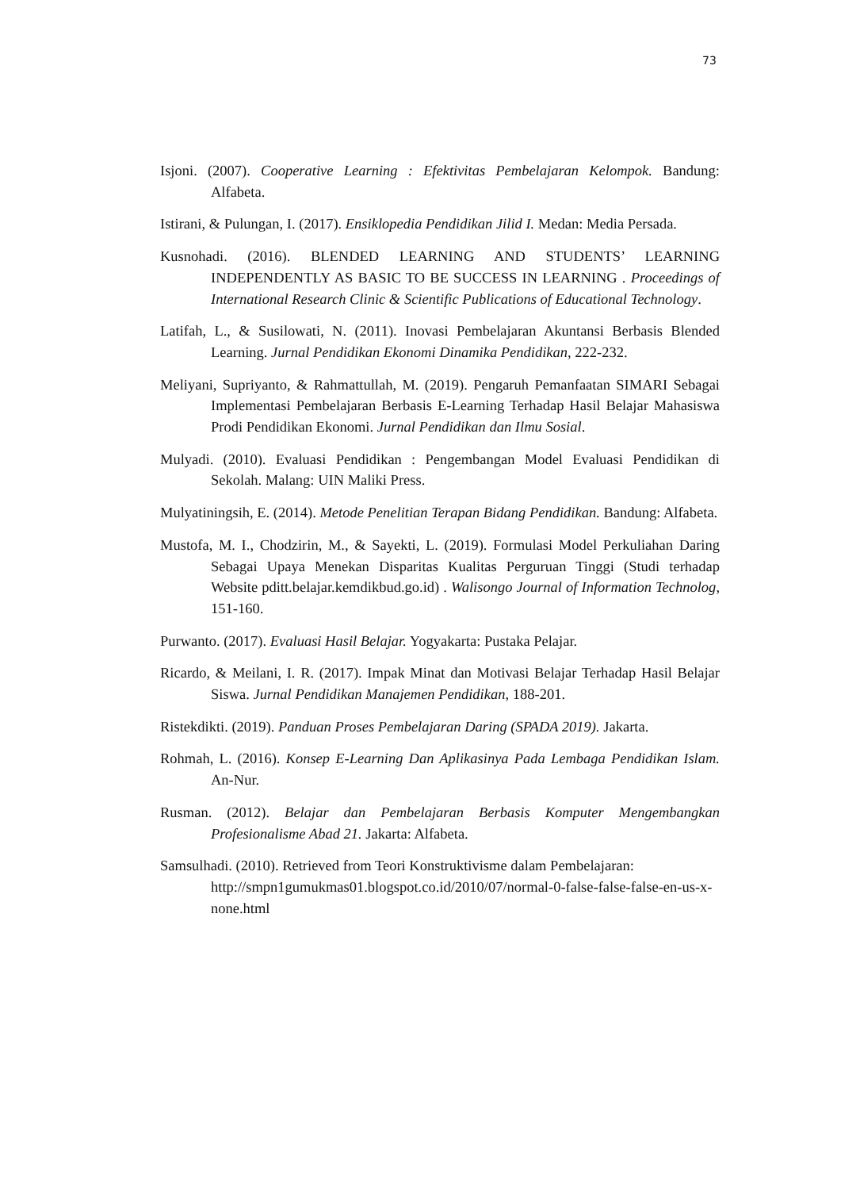73
Isjoni. (2007). Cooperative Learning : Efektivitas Pembelajaran Kelompok. Bandung: Alfabeta.
Istirani, & Pulungan, I. (2017). Ensiklopedia Pendidikan Jilid I. Medan: Media Persada.
Kusnohadi. (2016). BLENDED LEARNING AND STUDENTS’ LEARNING INDEPENDENTLY AS BASIC TO BE SUCCESS IN LEARNING . Proceedings of International Research Clinic & Scientific Publications of Educational Technology.
Latifah, L., & Susilowati, N. (2011). Inovasi Pembelajaran Akuntansi Berbasis Blended Learning. Jurnal Pendidikan Ekonomi Dinamika Pendidikan, 222-232.
Meliyani, Supriyanto, & Rahmattullah, M. (2019). Pengaruh Pemanfaatan SIMARI Sebagai Implementasi Pembelajaran Berbasis E-Learning Terhadap Hasil Belajar Mahasiswa Prodi Pendidikan Ekonomi. Jurnal Pendidikan dan Ilmu Sosial.
Mulyadi. (2010). Evaluasi Pendidikan : Pengembangan Model Evaluasi Pendidikan di Sekolah. Malang: UIN Maliki Press.
Mulyatiningsih, E. (2014). Metode Penelitian Terapan Bidang Pendidikan. Bandung: Alfabeta.
Mustofa, M. I., Chodzirin, M., & Sayekti, L. (2019). Formulasi Model Perkuliahan Daring Sebagai Upaya Menekan Disparitas Kualitas Perguruan Tinggi (Studi terhadap Website pditt.belajar.kemdikbud.go.id) . Walisongo Journal of Information Technolog, 151-160.
Purwanto. (2017). Evaluasi Hasil Belajar. Yogyakarta: Pustaka Pelajar.
Ricardo, & Meilani, I. R. (2017). Impak Minat dan Motivasi Belajar Terhadap Hasil Belajar Siswa. Jurnal Pendidikan Manajemen Pendidikan, 188-201.
Ristekdikti. (2019). Panduan Proses Pembelajaran Daring (SPADA 2019). Jakarta.
Rohmah, L. (2016). Konsep E-Learning Dan Aplikasinya Pada Lembaga Pendidikan Islam. An-Nur.
Rusman. (2012). Belajar dan Pembelajaran Berbasis Komputer Mengembangkan Profesionalisme Abad 21. Jakarta: Alfabeta.
Samsulhadi. (2010). Retrieved from Teori Konstruktivisme dalam Pembelajaran: http://smpn1gumukmas01.blogspot.co.id/2010/07/normal-0-false-false-false-en-us-x-none.html